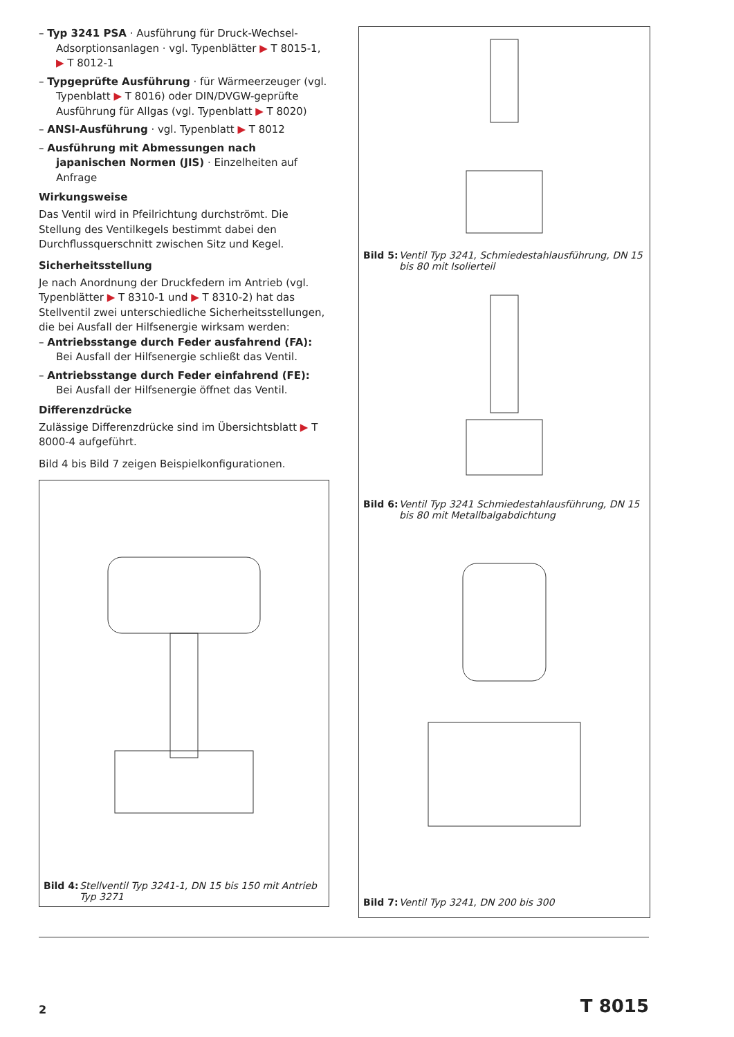– Typ 3241 PSA · Ausführung für Druck-Wechsel-Adsorptionsanlagen · vgl. Typenblätter ▶ T 8015-1, ▶ T 8012-1
– Typgeprüfte Ausführung · für Wärmeerzeuger (vgl. Typenblatt ▶ T 8016) oder DIN/DVGW-geprüfte Ausführung für Allgas (vgl. Typenblatt ▶ T 8020)
– ANSI-Ausführung · vgl. Typenblatt ▶ T 8012
– Ausführung mit Abmessungen nach japanischen Normen (JIS) · Einzelheiten auf Anfrage
Wirkungsweise
Das Ventil wird in Pfeilrichtung durchströmt. Die Stellung des Ventilkegels bestimmt dabei den Durchflussquerschnitt zwischen Sitz und Kegel.
Sicherheitsstellung
Je nach Anordnung der Druckfedern im Antrieb (vgl. Typenblätter ▶ T 8310-1 und ▶ T 8310-2) hat das Stellventil zwei unterschiedliche Sicherheitsstellungen, die bei Ausfall der Hilfsenergie wirksam werden:
– Antriebsstange durch Feder ausfahrend (FA): Bei Ausfall der Hilfsenergie schließt das Ventil.
– Antriebsstange durch Feder einfahrend (FE): Bei Ausfall der Hilfsenergie öffnet das Ventil.
Differenzdrücke
Zulässige Differenzdrücke sind im Übersichtsblatt ▶ T 8000-4 aufgeführt.
Bild 4 bis Bild 7 zeigen Beispielkonfigurationen.
Bild 4: Stellventil Typ 3241-1, DN 15 bis 150 mit Antrieb Typ 3271
Bild 5: Ventil Typ 3241, Schmiedestahlausführung, DN 15 bis 80 mit Isolierteil
Bild 6: Ventil Typ 3241 Schmiedestahlausführung, DN 15 bis 80 mit Metallbalgabdichtung
Bild 7: Ventil Typ 3241, DN 200 bis 300
2 T 8015